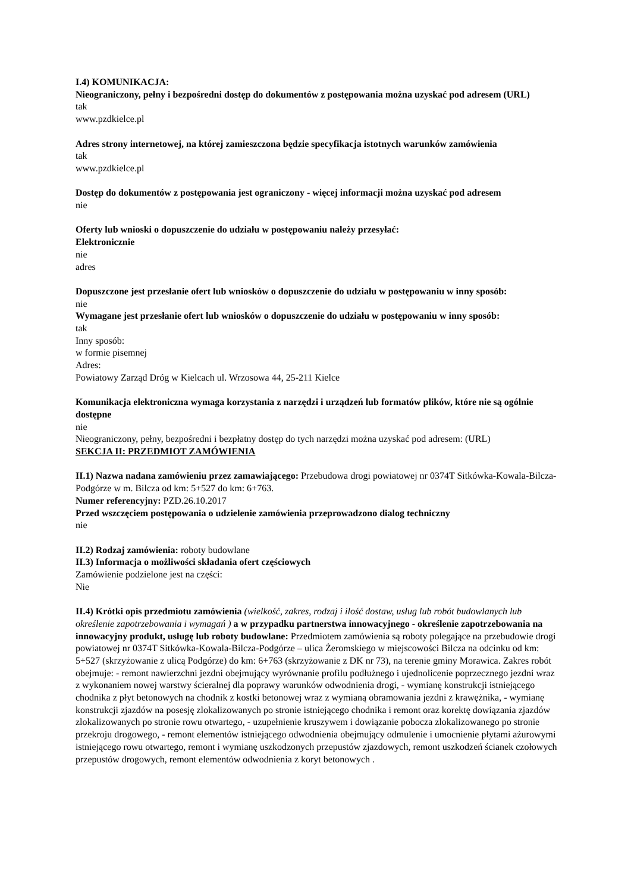I.4) KOMUNIKACJA:
Nieograniczony, pełny i bezpośredni dostęp do dokumentów z postępowania można uzyskać pod adresem (URL)
tak
www.pzdkielce.pl
Adres strony internetowej, na której zamieszczona będzie specyfikacja istotnych warunków zamówienia
tak
www.pzdkielce.pl
Dostęp do dokumentów z postępowania jest ograniczony - więcej informacji można uzyskać pod adresem
nie
Oferty lub wnioski o dopuszczenie do udziału w postępowaniu należy przesyłać:
Elektronicznie
nie
adres
Dopuszczone jest przesłanie ofert lub wniosków o dopuszczenie do udziału w postępowaniu w inny sposób:
nie
Wymagane jest przesłanie ofert lub wniosków o dopuszczenie do udziału w postępowaniu w inny sposób:
tak
Inny sposób:
w formie pisemnej
Adres:
Powiatowy Zarząd Dróg w Kielcach ul. Wrzosowa 44, 25-211 Kielce
Komunikacja elektroniczna wymaga korzystania z narzędzi i urządzeń lub formatów plików, które nie są ogólnie dostępne
nie
Nieograniczony, pełny, bezpośredni i bezpłatny dostęp do tych narzędzi można uzyskać pod adresem: (URL)
SEKCJA II: PRZEDMIOT ZAMÓWIENIA
II.1) Nazwa nadana zamówieniu przez zamawiającego: Przebudowa drogi powiatowej nr 0374T Sitkówka-Kowala-Bilcza-Podgórze w m. Bilcza od km: 5+527 do km: 6+763.
Numer referencyjny: PZD.26.10.2017
Przed wszczęciem postępowania o udzielenie zamówienia przeprowadzono dialog techniczny
nie
II.2) Rodzaj zamówienia: roboty budowlane
II.3) Informacja o możliwości składania ofert częściowych
Zamówienie podzielone jest na części:
Nie
II.4) Krótki opis przedmiotu zamówienia (wielkość, zakres, rodzaj i ilość dostaw, usług lub robót budowlanych lub określenie zapotrzebowania i wymagań ) a w przypadku partnerstwa innowacyjnego - określenie zapotrzebowania na innowacyjny produkt, usługę lub roboty budowlane: Przedmiotem zamówienia są roboty polegające na przebudowie drogi powiatowej nr 0374T Sitkówka-Kowala-Bilcza-Podgórze – ulica Żeromskiego w miejscowości Bilcza na odcinku od km: 5+527 (skrzyżowanie z ulicą Podgórze) do km: 6+763 (skrzyżowanie z DK nr 73), na terenie gminy Morawica. Zakres robót obejmuje: - remont nawierzchni jezdni obejmujący wyrównanie profilu podłużnego i ujednolicenie poprzecznego jezdni wraz z wykonaniem nowej warstwy ścieralnej dla poprawy warunków odwodnienia drogi, - wymianę konstrukcji istniejącego chodnika z płyt betonowych na chodnik z kostki betonowej wraz z wymianą obramowania jezdni z krawężnika, - wymianę konstrukcji zjazdów na posesję zlokalizowanych po stronie istniejącego chodnika i remont oraz korektę dowiązania zjazdów zlokalizowanych po stronie rowu otwartego, - uzupełnienie kruszywem i dowiązanie pobocza zlokalizowanego po stronie przekroju drogowego, - remont elementów istniejącego odwodnienia obejmujący odmulenie i umocnienie płytami ażurowymi istniejącego rowu otwartego, remont i wymianę uszkodzonych przepustów zjazdowych, remont uszkodzeń ścianek czołowych przepustów drogowych, remont elementów odwodnienia z koryt betonowych .